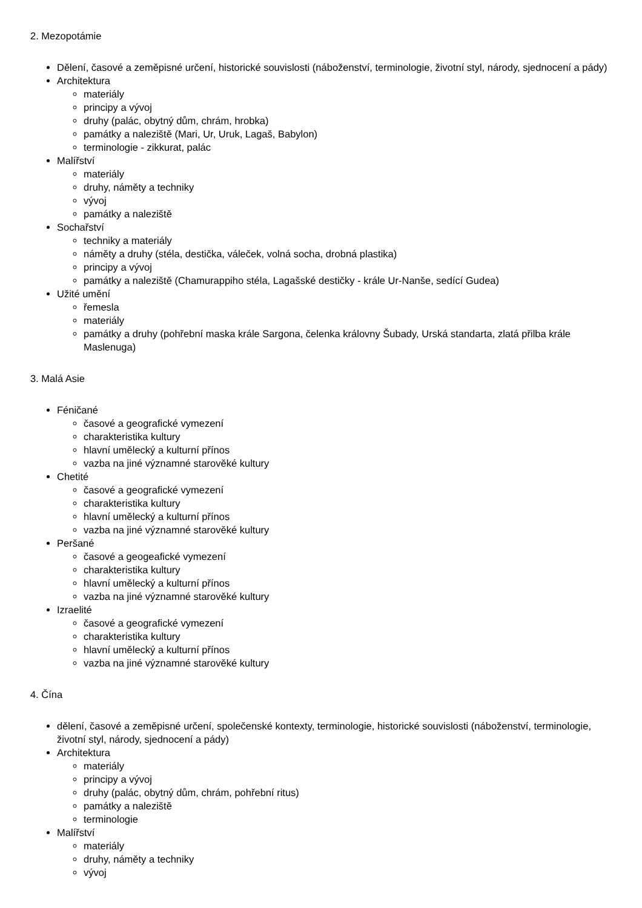2. Mezopotámie
Dělení, časové a zeměpisné určení, historické souvislosti (náboženství, terminologie, životní styl, národy, sjednocení a pády)
Architektura
materiály
principy a vývoj
druhy (palác, obytný dům, chrám, hrobka)
památky a naleziště (Mari, Ur, Uruk, Lagaš, Babylon)
terminologie - zikkurat, palác
Malířství
materiály
druhy, náměty a techniky
vývoj
památky a naleziště
Sochařství
techniky a materiály
náměty a druhy (stéla, destička, váleček, volná socha, drobná plastika)
principy a vývoj
památky a naleziště (Chamurappiho stéla, Lagašské destičky - krále Ur-Nanše, sedící Gudea)
Užité umění
řemesla
materiály
památky a druhy (pohřební maska krále Sargona, čelenka královny Šubady, Urská standarta, zlatá přilba krále Maslenuga)
3. Malá Asie
Féničané
časové a geografické vymezení
charakteristika kultury
hlavní umělecký a kulturní přínos
vazba na jiné významné starověké kultury
Chetité
časové a geografické vymezení
charakteristika kultury
hlavní umělecký a kulturní přínos
vazba na jiné významné starověké kultury
Peršané
časové a geogeafické vymezení
charakteristika kultury
hlavní umělecký a kulturní přínos
vazba na jiné významné starověké kultury
Izraelité
časové a geografické vymezení
charakteristika kultury
hlavní umělecký a kulturní přínos
vazba na jiné významné starověké kultury
4. Čína
dělení, časové a zeměpisné určení, společenské kontexty, terminologie, historické souvislosti (náboženství, terminologie, životní styl, národy, sjednocení a pády)
Architektura
materiály
principy a vývoj
druhy (palác, obytný dům, chrám, pohřební ritus)
památky a naleziště
terminologie
Malířství
materiály
druhy, náměty a techniky
vývoj